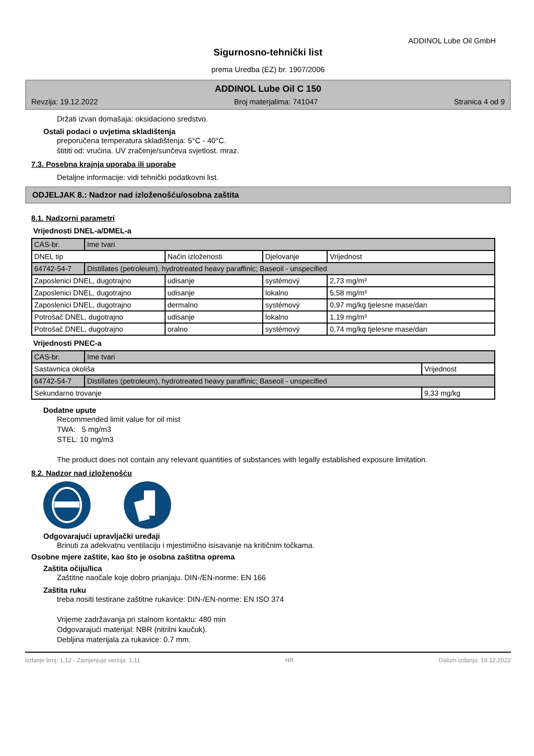ADDINOL Lube Oil GmbH
Sigurnosno-tehnički list
prema Uredba (EZ) br. 1907/2006
ADDINOL Lube Oil C 150
Revzija: 19.12.2022 Broj materjalima: 741047 Stranica 4 od 9
Držati izvan domašaja: oksidaciono sredstvo.
Ostali podaci o uvjetima skladištenja
preporučena temperatura skladištenja: 5°C - 40°C.
štititi od: vrućina. UV zračenje/sunčeva svjetlost. mraz.
7.3. Posebna krajnja uporaba ili uporabe
Detaljne informacije: vidi tehnički podatkovni list.
ODJELJAK 8.: Nadzor nad izloženošću/osobna zaštita
8.1. Nadzorni parametri
Vrijednosti DNEL-a/DMEL-a
| CAS-br. | Ime tvari | | | |
| DNEL tip | | Način izloženosti | Djelovanje | Vrijednost |
| 64742-54-7 | Distillates (petroleum), hydrotreated heavy paraffinic; Baseoil - unspecified | | | |
| Zaposlenici DNEL, dugotrajno | | udisanje | systémový | 2,73 mg/m³ |
| Zaposlenici DNEL, dugotrajno | | udisanje | lokalno | 5,58 mg/m³ |
| Zaposlenici DNEL, dugotrajno | | dermalno | systémový | 0,97 mg/kg tjelesne mase/dan |
| Potrošač DNEL, dugotrajno | | udisanje | lokalno | 1,19 mg/m³ |
| Potrošač DNEL, dugotrajno | | oralno | systémový | 0,74 mg/kg tjelesne mase/dan |
Vrijednosti PNEC-a
| CAS-br. | Ime tvari | |
| Sastavnica okoliša | | Vrijednost |
| 64742-54-7 | Distillates (petroleum), hydrotreated heavy paraffinic; Baseoil - unspecified | |
| Sekundarno trovanje | | 9,33 mg/kg |
Dodatne upute
Recommended limit value for oil mist
TWA: 5 mg/m3
STEL: 10 mg/m3
The product does not contain any relevant quantities of substances with legally established exposure limitation.
8.2. Nadzor nad izloženošću
Odgovarajući upravljački uređaji
Brinuti za adekvatnu ventilaciju i mjestimično isisavanje na kritičnim točkama.
Osobne mjere zaštite, kao što je osobna zaštitna oprema
Zaštita očiju/lica
Zaštitne naočale koje dobro prianjaju. DIN-/EN-norme: EN 166
Zaštita ruku
treba nositi testirane zaštitne rukavice: DIN-/EN-norme: EN ISO 374
Vrijeme zadržavanja pri stalnom kontaktu: 480 min
Odgovarajući materijal: NBR (nitrilni kaučuk).
Debljina materijala za rukavice: 0.7 mm.
Izdanje broj: 1,12 - Zamjenjuje verzija: 1,11 HR Datum izdanja: 19.12.2022